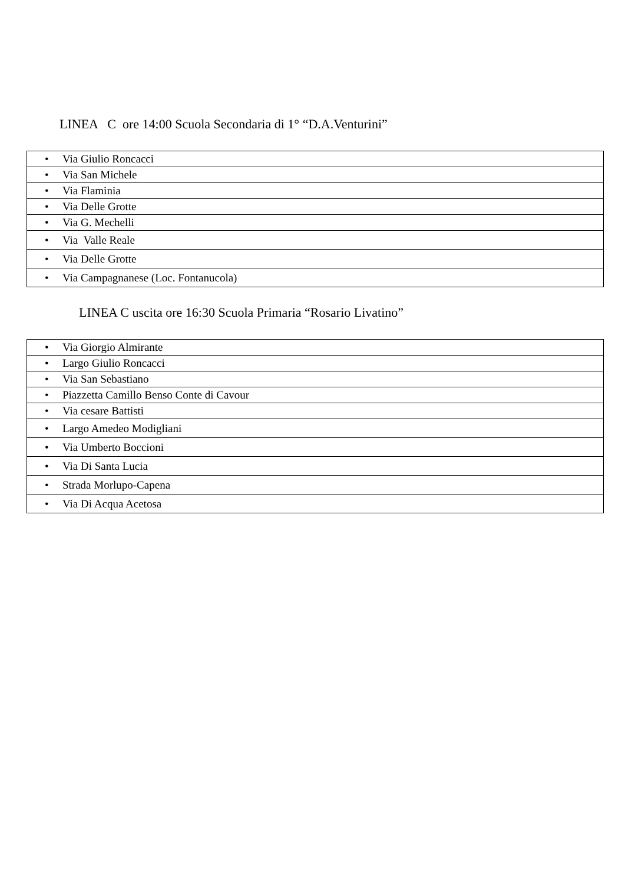LINEA C ore 14:00 Scuola Secondaria di 1° “D.A.Venturini”
| • Via Giulio Roncacci |
| • Via San Michele |
| • Via Flaminia |
| • Via Delle Grotte |
| • Via G. Mechelli |
| • Via Valle Reale |
| • Via Delle Grotte |
| • Via Campagnanese (Loc. Fontanucola) |
LINEA C uscita ore 16:30 Scuola Primaria “Rosario Livatino”
| • Via Giorgio Almirante |
| • Largo Giulio Roncacci |
| • Via San Sebastiano |
| • Piazzetta Camillo Benso Conte di Cavour |
| • Via cesare Battisti |
| • Largo Amedeo Modigliani |
| • Via Umberto Boccioni |
| • Via Di Santa Lucia |
| • Strada Morlupo-Capena |
| • Via Di Acqua Acetosa |